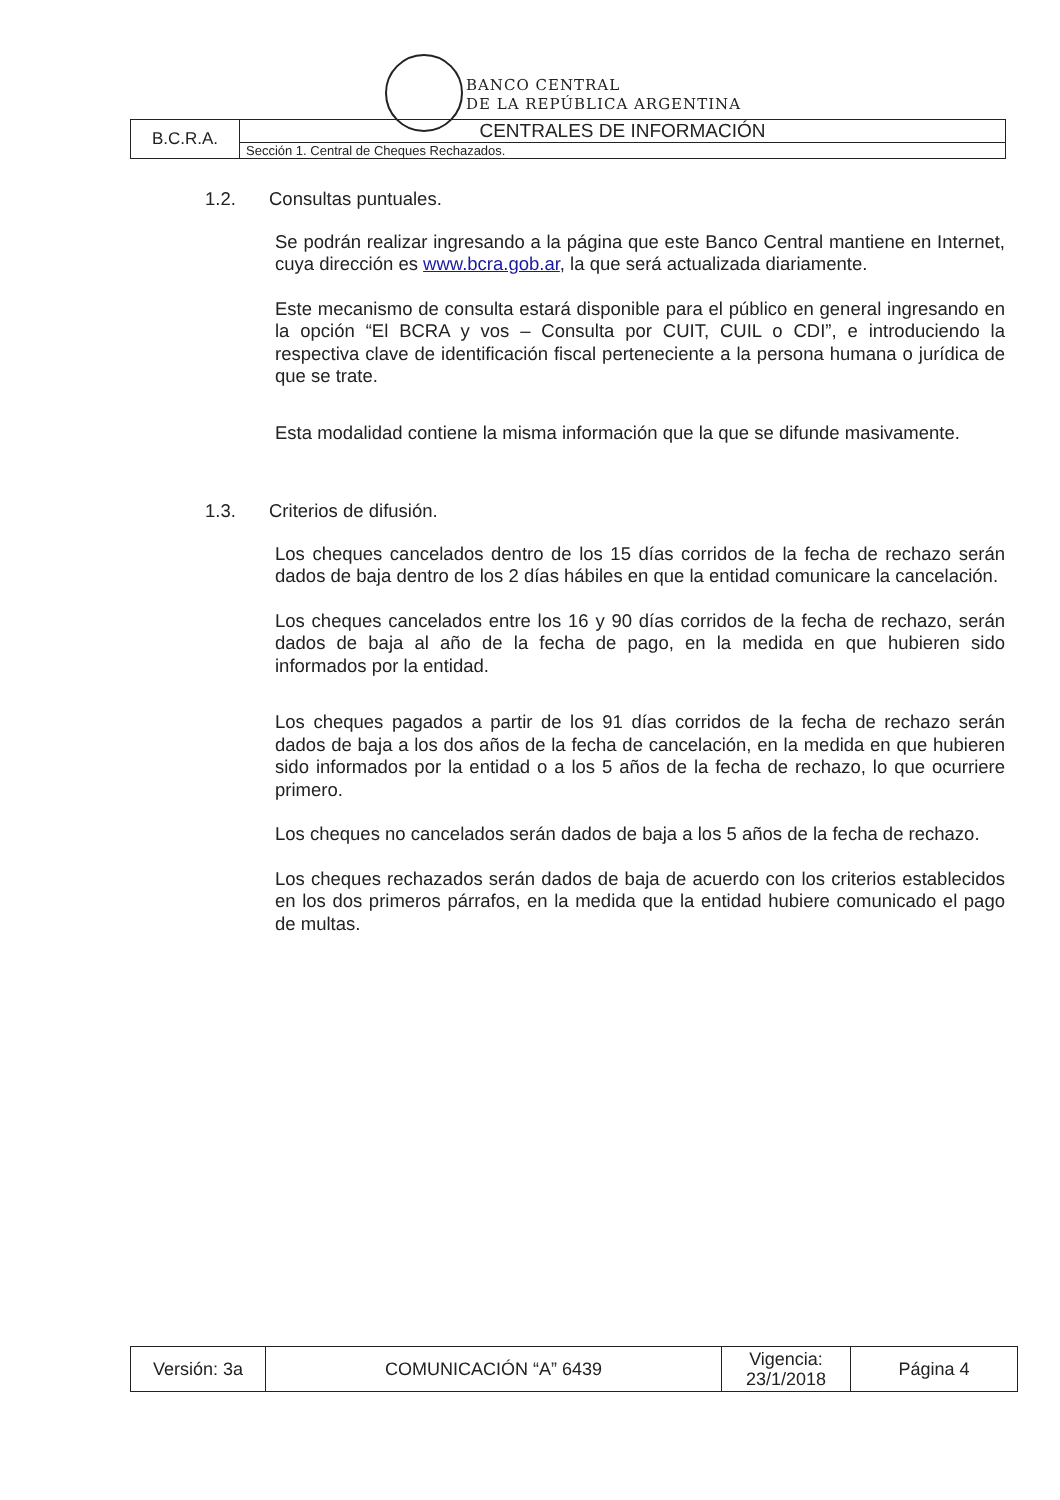BANCO CENTRAL
DE LA REPÚBLICA ARGENTINA
| B.C.R.A. | CENTRALES DE INFORMACIÓN |
| | Sección 1. Central de Cheques Rechazados. |
1.2. Consultas puntuales.
Se podrán realizar ingresando a la página que este Banco Central mantiene en Internet, cuya dirección es www.bcra.gob.ar, la que será actualizada diariamente.
Este mecanismo de consulta estará disponible para el público en general ingresando en la opción “El BCRA y vos – Consulta por CUIT, CUIL o CDI”, e introduciendo la respectiva clave de identificación fiscal perteneciente a la persona humana o jurídica de que se trate.
Esta modalidad contiene la misma información que la que se difunde masivamente.
1.3. Criterios de difusión.
Los cheques cancelados dentro de los 15 días corridos de la fecha de rechazo serán dados de baja dentro de los 2 días hábiles en que la entidad comunicare la cancelación.
Los cheques cancelados entre los 16 y 90 días corridos de la fecha de rechazo, serán dados de baja al año de la fecha de pago, en la medida en que hubieren sido informados por la entidad.
Los cheques pagados a partir de los 91 días corridos de la fecha de rechazo serán dados de baja a los dos años de la fecha de cancelación, en la medida en que hubieren sido informados por la entidad o a los 5 años de la fecha de rechazo, lo que ocurriere primero.
Los cheques no cancelados serán dados de baja a los 5 años de la fecha de rechazo.
Los cheques rechazados serán dados de baja de acuerdo con los criterios establecidos en los dos primeros párrafos, en la medida que la entidad hubiere comunicado el pago de multas.
| Versión: 3a | COMUNICACIÓN “A” 6439 | Vigencia: 23/1/2018 | Página 4 |